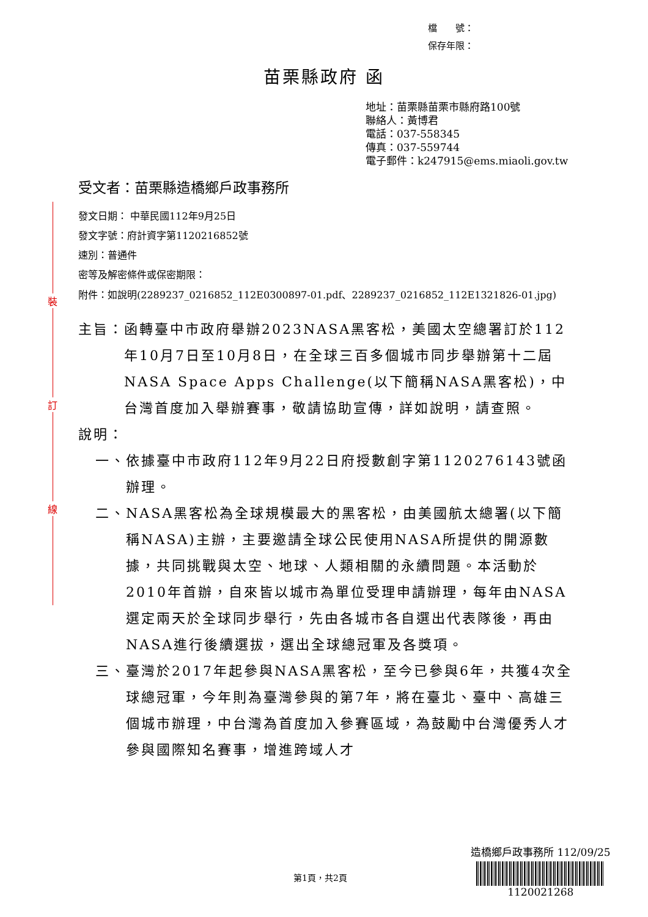裝
訂
線
檔　　號：
保存年限：
苗栗縣政府 函
地址：苗栗縣苗栗市縣府路100號
聯絡人：黃博君
電話：037-558345
傳真：037-559744
電子郵件：k247915@ems.miaoli.gov.tw
受文者：苗栗縣造橋鄉戶政事務所
發文日期： 中華民國112年9月25日
發文字號：府計資字第1120216852號
速別：普通件
密等及解密條件或保密期限：
附件： 如說明(2289237_0216852_112E0300897-01.pdf、2289237_0216852_112E1321826-01.jpg)
主旨： 函轉臺中市政府舉辦2023NASA黑客松，美國太空總署訂於112年10月7日至10月8日，在全球三百多個城市同步舉辦第十二屆NASA Space Apps Challenge(以下簡稱NASA黑客松)，中台灣首度加入舉辦賽事，敬請協助宣傳，詳如說明，請查照。
說明：
一、 依據臺中市政府112年9月22日府授數創字第1120276143號函辦理。
二、 NASA黑客松為全球規模最大的黑客松，由美國航太總署(以下簡稱NASA)主辦，主要邀請全球公民使用NASA所提供的開源數據，共同挑戰與太空、地球、人類相關的永續問題。本活動於2010年首辦，自來皆以城市為單位受理申請辦理，每年由NASA選定兩天於全球同步舉行，先由各城市各自選出代表隊後，再由NASA進行後續選拔，選出全球總冠軍及各獎項。
三、 臺灣於2017年起參與NASA黑客松，至今已參與6年，共獲4次全球總冠軍，今年則為臺灣參與的第7年，將在臺北、臺中、高雄三個城市辦理，中台灣為首度加入參賽區域，為鼓勵中台灣優秀人才參與國際知名賽事，增進跨域人才
第1頁，共2頁
造橋鄉戶政事務所 112/09/25
1120021268